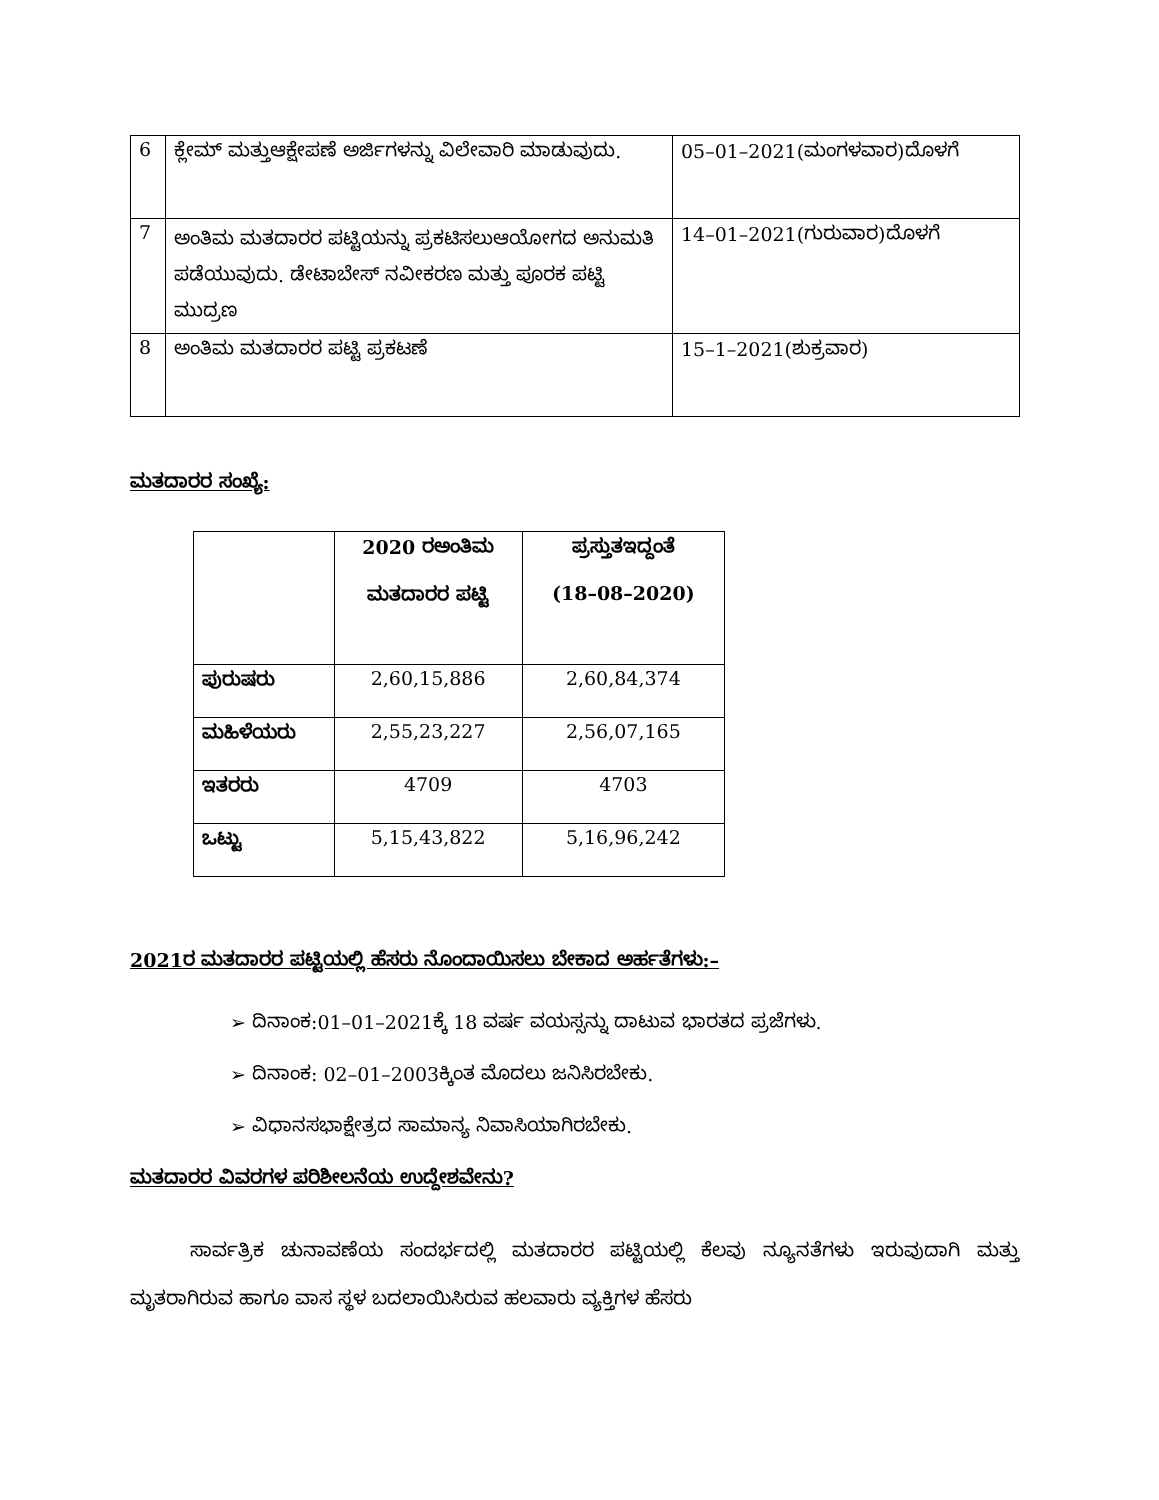| 6 | ಕ್ಲೇಮ್ ಮತ್ತುಆಕ್ಷೇಪಣೆ ಅರ್ಜಿಗಳನ್ನು ವಿಲೇವಾರಿ ಮಾಡುವುದು. | 05–01–2021(ಮಂಗಳವಾರ)ದೊಳಗೆ |
| 7 | ಅಂತಿಮ ಮತದಾರರ ಪಟ್ಟಿಯನ್ನು ಪ್ರಕಟಿಸಲುಆಯೋಗದ ಅನುಮತಿ ಪಡೆಯುವುದು. ಡೇಟಾಬೇಸ್ ನವೀಕರಣ ಮತ್ತು ಪೂರಕ ಪಟ್ಟಿ ಮುದ್ರಣ | 14–01–2021(ಗುರುವಾರ)ದೊಳಗೆ |
| 8 | ಅಂತಿಮ ಮತದಾರರ ಪಟ್ಟಿ ಪ್ರಕಟಣೆ | 15–1–2021(ಶುಕ್ರವಾರ) |
ಮತದಾರರ ಸಂಖ್ಯೆ:
| | 2020 ರಅಂತಿಮ ಮತದಾರರ ಪಟ್ಟಿ | ಪ್ರಸ್ತುತಇದ್ದಂತೆ (18–08–2020) |
| --- | --- | --- |
| ಪುರುಷರು | 2,60,15,886 | 2,60,84,374 |
| ಮಹಿಳೆಯರು | 2,55,23,227 | 2,56,07,165 |
| ಇತರರು | 4709 | 4703 |
| ಒಟ್ಟು | 5,15,43,822 | 5,16,96,242 |
2021ರ ಮತದಾರರ ಪಟ್ಟಿಯಲ್ಲಿ ಹೆಸರು ನೊಂದಾಯಿಸಲು ಬೇಕಾದ ಅರ್ಹತೆಗಳು:–
➢ ದಿನಾಂಕ:01–01–2021ಕ್ಕೆ 18 ವರ್ಷ ವಯಸ್ಸನ್ನು ದಾಟುವ ಭಾರತದ ಪ್ರಜೆಗಳು.
➢ ದಿನಾಂಕ: 02–01–2003ಕ್ಕಿಂತ ಮೊದಲು ಜನಿಸಿರಬೇಕು.
➢ ವಿಧಾನಸಭಾಕ್ಷೇತ್ರದ ಸಾಮಾನ್ಯ ನಿವಾಸಿಯಾಗಿರಬೇಕು.
ಮತದಾರರ ವಿವರಗಳ ಪರಿಶೀಲನೆಯ ಉದ್ದೇಶವೇನು?
ಸಾರ್ವತ್ರಿಕ ಚುನಾವಣೆಯ ಸಂದರ್ಭದಲ್ಲಿ ಮತದಾರರ ಪಟ್ಟಿಯಲ್ಲಿ ಕೆಲವು ನ್ಯೂನತೆಗಳು ಇರುವುದಾಗಿ ಮತ್ತು ಮೃತರಾಗಿರುವ ಹಾಗೂ ವಾಸ ಸ್ಥಳ ಬದಲಾಯಿಸಿರುವ ಹಲವಾರು ವ್ಯಕ್ತಿಗಳ ಹೆಸರು